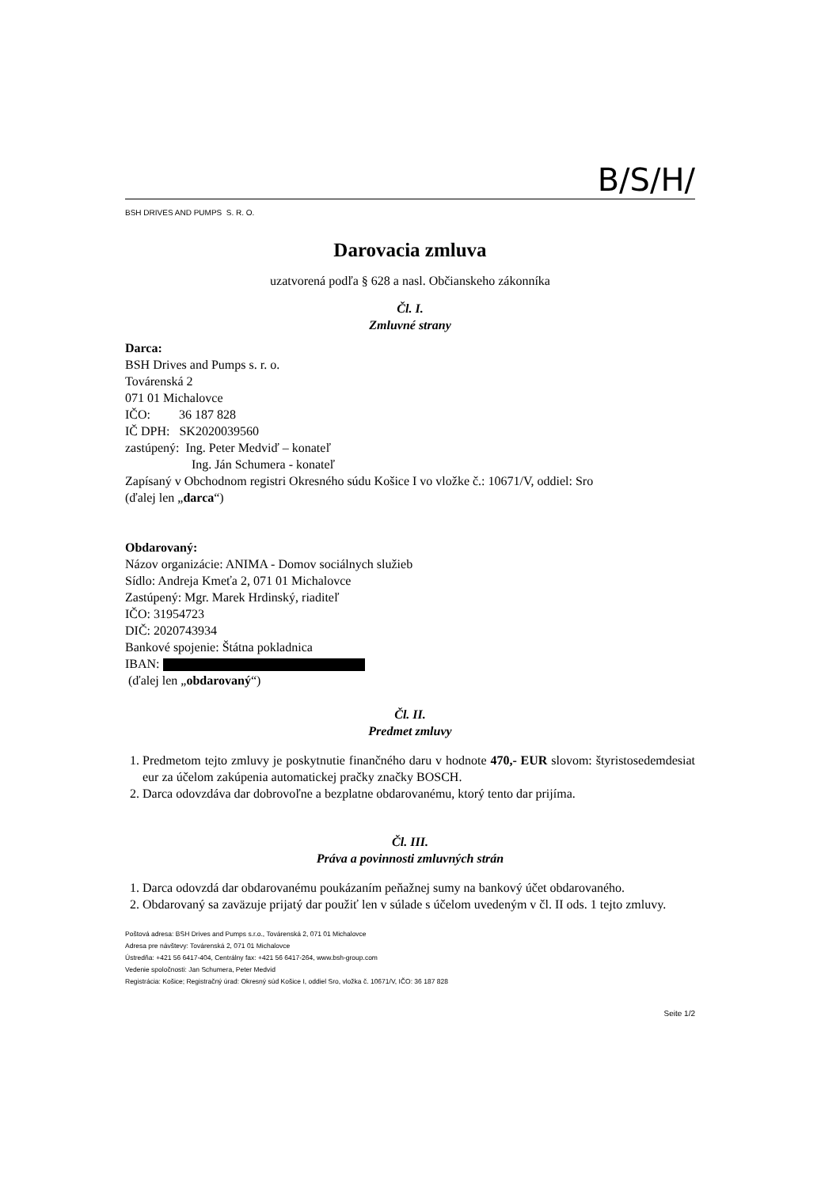B/S/H/
BSH DRIVES AND PUMPS S. R. O.
Darovacia zmluva
uzatvorená podľa § 628 a nasl. Občianskeho zákonníka
Čl. I.
Zmluvné strany
Darca:
BSH Drives and Pumps s. r. o.
Továrenská 2
071 01 Michalovce
IČO: 36 187 828
IČ DPH: SK2020039560
zastúpený: Ing. Peter Medviď – konateľ
Ing. Ján Schumera - konateľ
Zapísaný v Obchodnom registri Okresného súdu Košice I vo vložke č.: 10671/V, oddiel: Sro
(ďalej len „darca“)
Obdarovaný:
Názov organizácie: ANIMA - Domov sociálnych služieb
Sídlo: Andreja Kmeťa 2, 071 01 Michalovce
Zastúpený: Mgr. Marek Hrdinský, riaditeľ
IČO: 31954723
DIČ: 2020743934
Bankové spojenie: Štátna pokladnica
IBAN:
(ďalej len „obdarovaný“)
Čl. II.
Predmet zmluvy
1. Predmetom tejto zmluvy je poskytnutie finančného daru v hodnote 470,- EUR slovom: štyristosedemdesiat eur za účelom zakúpenia automatickej pračky značky BOSCH.
2. Darca odovzdáva dar dobrovoľne a bezplatne obdarovanému, ktorý tento dar prijíma.
Čl. III.
Práva a povinnosti zmluvných strán
1. Darca odovzdá dar obdarovanému poukázaním peňažnej sumy na bankový účet obdarovaného.
2. Obdarovaný sa zaväzuje prijatý dar použiť len v súlade s účelom uvedeným v čl. II ods. 1 tejto zmluvy.
Poštová adresa: BSH Drives and Pumps s.r.o., Továrenská 2, 071 01 Michalovce
Adresa pre návštevy: Továrenská 2, 071 01 Michalovce
Ústredňa: +421 56 6417-404, Centrálny fax: +421 56 6417-264, www.bsh-group.com
Vedenie spoločnosti: Jan Schumera, Peter Medvid
Registrácia: Košice; Registračný úrad: Okresný súd Košice I, oddiel Sro, vložka č. 10671/V, IČO: 36 187 828
Seite 1/2